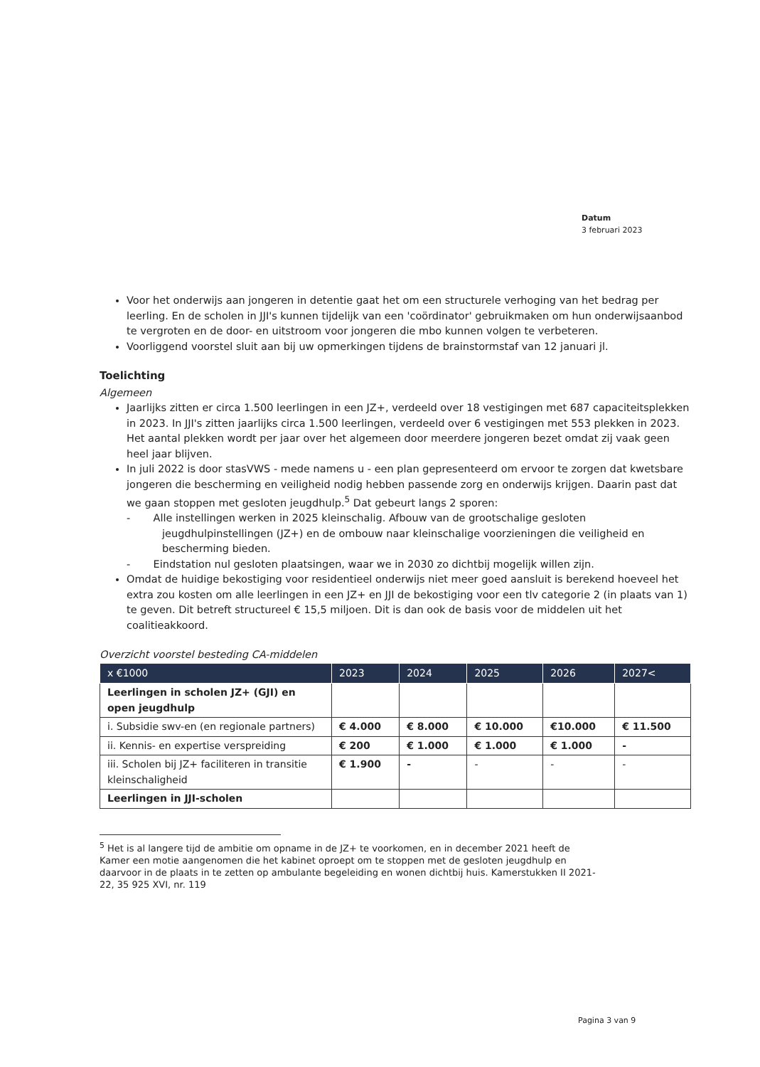Datum
3 februari 2023
Voor het onderwijs aan jongeren in detentie gaat het om een structurele verhoging van het bedrag per leerling. En de scholen in JJI's kunnen tijdelijk van een 'coördinator' gebruikmaken om hun onderwijsaanbod te vergroten en de door- en uitstroom voor jongeren die mbo kunnen volgen te verbeteren.
Voorliggend voorstel sluit aan bij uw opmerkingen tijdens de brainstormstaf van 12 januari jl.
Toelichting
Algemeen
Jaarlijks zitten er circa 1.500 leerlingen in een JZ+, verdeeld over 18 vestigingen met 687 capaciteitsplekken in 2023. In JJI's zitten jaarlijks circa 1.500 leerlingen, verdeeld over 6 vestigingen met 553 plekken in 2023. Het aantal plekken wordt per jaar over het algemeen door meerdere jongeren bezet omdat zij vaak geen heel jaar blijven.
In juli 2022 is door stasVWS - mede namens u - een plan gepresenteerd om ervoor te zorgen dat kwetsbare jongeren die bescherming en veiligheid nodig hebben passende zorg en onderwijs krijgen. Daarin past dat we gaan stoppen met gesloten jeugdhulp.<sup>5</sup> Dat gebeurt langs 2 sporen:
- Alle instellingen werken in 2025 kleinschalig. Afbouw van de grootschalige gesloten jeugdhulpinstellingen (JZ+) en de ombouw naar kleinschalige voorzieningen die veiligheid en bescherming bieden.
- Eindstation nul gesloten plaatsingen, waar we in 2030 zo dichtbij mogelijk willen zijn.
Omdat de huidige bekostiging voor residentieel onderwijs niet meer goed aansluit is berekend hoeveel het extra zou kosten om alle leerlingen in een JZ+ en JJI de bekostiging voor een tlv categorie 2 (in plaats van 1) te geven. Dit betreft structureel € 15,5 miljoen. Dit is dan ook de basis voor de middelen uit het coalitieakkoord.
Overzicht voorstel besteding CA-middelen
| x €1000 | 2023 | 2024 | 2025 | 2026 | 2027< |
| --- | --- | --- | --- | --- | --- |
| Leerlingen in scholen JZ+ (GJI) en open jeugdhulp | | | | | |
| i. Subsidie swv-en (en regionale partners) | € 4.000 | € 8.000 | € 10.000 | €10.000 | € 11.500 |
| ii. Kennis- en expertise verspreiding | € 200 | € 1.000 | € 1.000 | € 1.000 | - |
| iii. Scholen bij JZ+ faciliteren in transitie kleinschaligheid | € 1.900 | - | - | - | - |
| Leerlingen in JJI-scholen | | | | | |
<sup>5</sup> Het is al langere tijd de ambitie om opname in de JZ+ te voorkomen, en in december 2021 heeft de Kamer een motie aangenomen die het kabinet oproept om te stoppen met de gesloten jeugdhulp en daarvoor in de plaats in te zetten op ambulante begeleiding en wonen dichtbij huis. Kamerstukken II 2021-22, 35 925 XVI, nr. 119
Pagina 3 van 9